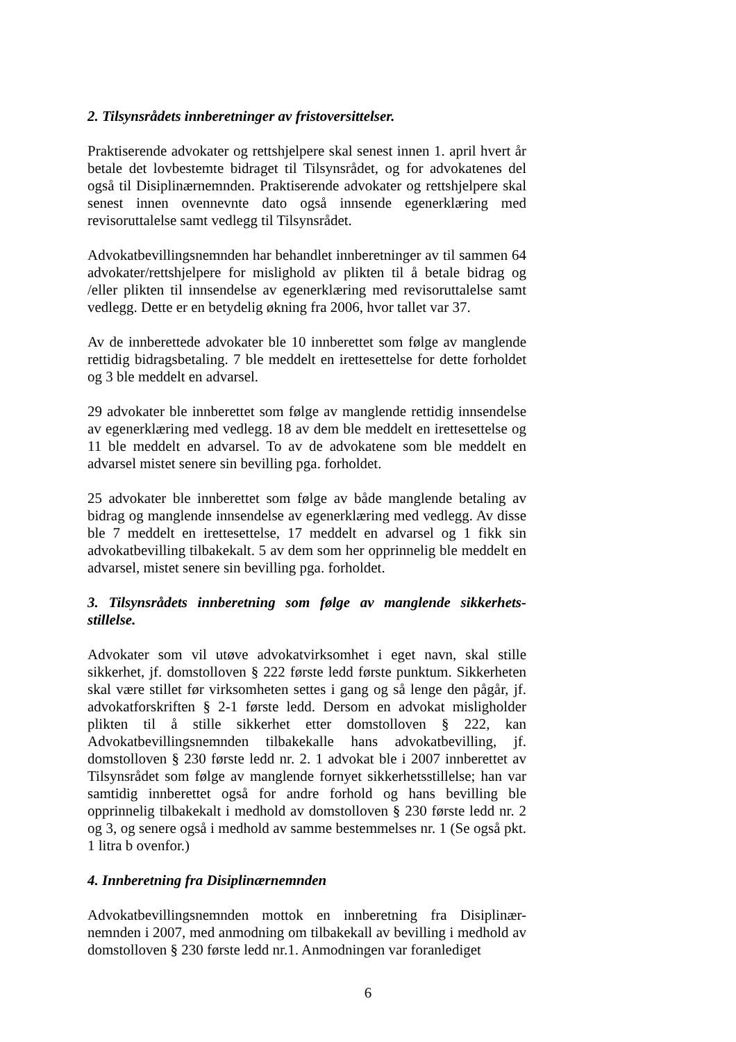2. Tilsynsrådets innberetninger av fristoversittelser.
Praktiserende advokater og rettshjelpere skal senest innen 1. april hvert år betale det lovbestemte bidraget til Tilsynsrådet, og for advokatenes del også til Disiplinærnemnden. Praktiserende advokater og rettshjelpere skal senest innen ovennevnte dato også innsende egenerklæring med revisoruttalelse samt vedlegg til Tilsynsrådet.
Advokatbevillingsnemnden har behandlet innberetninger av til sammen 64 advokater/rettshjelpere for mislighold av plikten til å betale bidrag og /eller plikten til innsendelse av egenerklæring med revisoruttalelse samt vedlegg. Dette er en betydelig økning fra 2006, hvor tallet var 37.
Av de innberettede advokater ble 10 innberettet som følge av manglende rettidig bidragsbetaling. 7 ble meddelt en irettesettelse for dette forholdet og 3 ble meddelt en advarsel.
29 advokater ble innberettet som følge av manglende rettidig innsendelse av egenerklæring med vedlegg. 18 av dem ble meddelt en irettesettelse og 11 ble meddelt en advarsel. To av de advokatene som ble meddelt en advarsel mistet senere sin bevilling pga. forholdet.
25 advokater ble innberettet som følge av både manglende betaling av bidrag og manglende innsendelse av egenerklæring med vedlegg. Av disse ble 7 meddelt en irettesettelse, 17 meddelt en advarsel og 1 fikk sin advokatbevilling tilbakekalt. 5 av dem som her opprinnelig ble meddelt en advarsel, mistet senere sin bevilling pga. forholdet.
3. Tilsynsrådets innberetning som følge av manglende sikkerhets-stillelse.
Advokater som vil utøve advokatvirksomhet i eget navn, skal stille sikkerhet, jf. domstolloven § 222 første ledd første punktum. Sikkerheten skal være stillet før virksomheten settes i gang og så lenge den pågår, jf. advokatforskriften § 2-1 første ledd. Dersom en advokat misligholder plikten til å stille sikkerhet etter domstolloven § 222, kan Advokatbevillingsnemnden tilbakekalle hans advokatbevilling, jf. domstolloven § 230 første ledd nr. 2. 1 advokat ble i 2007 innberettet av Tilsynsrådet som følge av manglende fornyet sikkerhetsstillelse; han var samtidig innberettet også for andre forhold og hans bevilling ble opprinnelig tilbakekalt i medhold av domstolloven § 230 første ledd nr. 2 og 3, og senere også i medhold av samme bestemmelses nr. 1 (Se også pkt. 1 litra b ovenfor.)
4. Innberetning fra Disiplinærnemnden
Advokatbevillingsnemnden mottok en innberetning fra Disiplinær-nemnden i 2007, med anmodning om tilbakekall av bevilling i medhold av domstolloven § 230 første ledd nr.1. Anmodningen var foranlediget
6